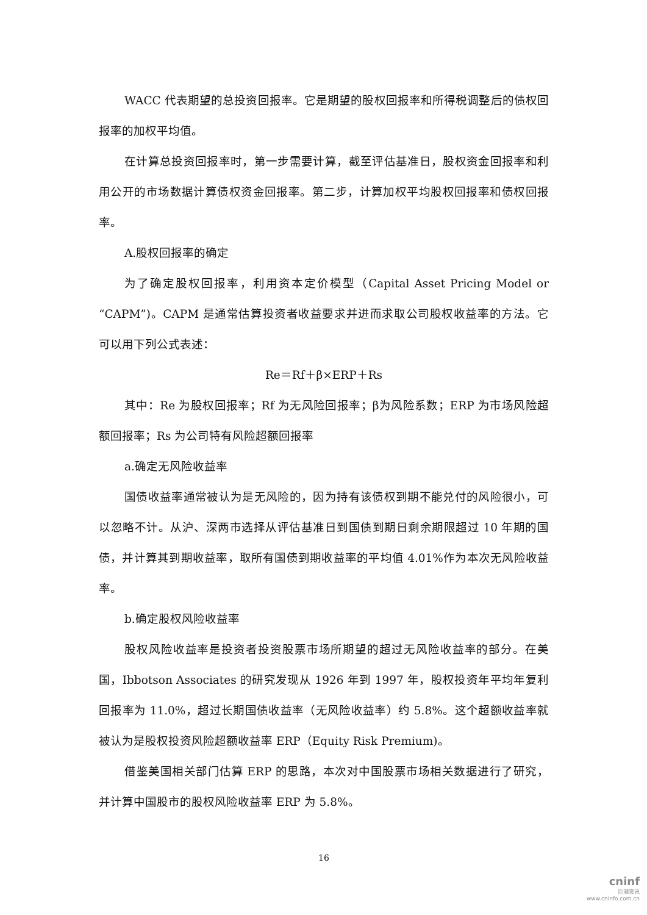WACC 代表期望的总投资回报率。它是期望的股权回报率和所得税调整后的债权回报率的加权平均值。
在计算总投资回报率时，第一步需要计算，截至评估基准日，股权资金回报率和利用公开的市场数据计算债权资金回报率。第二步，计算加权平均股权回报率和债权回报率。
A.股权回报率的确定
为了确定股权回报率，利用资本定价模型（Capital Asset Pricing Model or “CAPM”)。CAPM 是通常估算投资者收益要求并进而求取公司股权收益率的方法。它可以用下列公式表述：
Re＝Rf＋β×ERP＋Rs
其中：Re 为股权回报率；Rf 为无风险回报率；β为风险系数；ERP 为市场风险超额回报率；Rs 为公司特有风险超额回报率
a.确定无风险收益率
国债收益率通常被认为是无风险的，因为持有该债权到期不能兑付的风险很小，可以忽略不计。从沪、深两市选择从评估基准日到国债到期日剩余期限超过 10 年期的国债，并计算其到期收益率，取所有国债到期收益率的平均值 4.01%作为本次无风险收益率。
b.确定股权风险收益率
股权风险收益率是投资者投资股票市场所期望的超过无风险收益率的部分。在美国，Ibbotson Associates 的研究发现从 1926 年到 1997 年，股权投资年平均年复利回报率为 11.0%，超过长期国债收益率（无风险收益率）约 5.8%。这个超额收益率就被认为是股权投资风险超额收益率 ERP（Equity Risk Premium)。
借鉴美国相关部门估算 ERP 的思路，本次对中国股票市场相关数据进行了研究，并计算中国股市的股权风险收益率 ERP 为 5.8%。
16
cninf
巨潮资讯
www.cninfo.com.cn